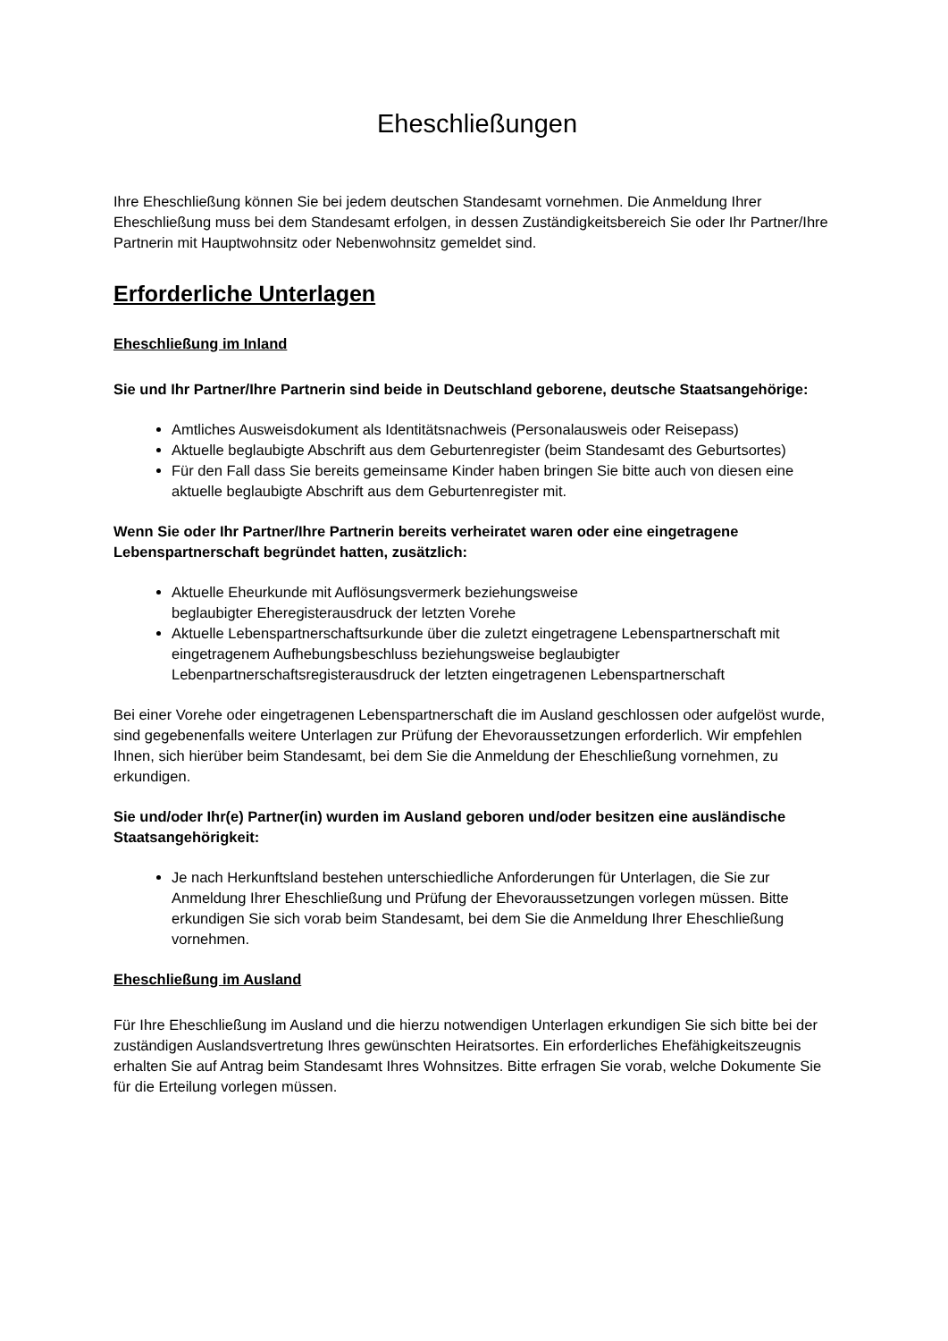Eheschließungen
Ihre Eheschließung können Sie bei jedem deutschen Standesamt vornehmen. Die Anmeldung Ihrer Eheschließung muss bei dem Standesamt erfolgen, in dessen Zuständigkeitsbereich Sie oder Ihr Partner/Ihre Partnerin mit Hauptwohnsitz oder Nebenwohnsitz gemeldet sind.
Erforderliche Unterlagen
Eheschließung im Inland
Sie und Ihr Partner/Ihre Partnerin sind beide in Deutschland geborene, deutsche Staatsangehörige:
Amtliches Ausweisdokument als Identitätsnachweis (Personalausweis oder Reisepass)
Aktuelle beglaubigte Abschrift aus dem Geburtenregister (beim Standesamt des Geburtsortes)
Für den Fall dass Sie bereits gemeinsame Kinder haben bringen Sie bitte auch von diesen eine aktuelle beglaubigte Abschrift aus dem Geburtenregister mit.
Wenn Sie oder Ihr Partner/Ihre Partnerin bereits verheiratet waren oder eine eingetragene Lebenspartnerschaft begründet hatten, zusätzlich:
Aktuelle Eheurkunde mit Auflösungsvermerk beziehungsweise
beglaubigter Eheregisterausdruck der letzten Vorehe
Aktuelle Lebenspartnerschaftsurkunde über die zuletzt eingetragene Lebenspartnerschaft mit eingetragenem Aufhebungsbeschluss beziehungsweise beglaubigter Lebenpartnerschaftsregisterausdruck der letzten eingetragenen Lebenspartnerschaft
Bei einer Vorehe oder eingetragenen Lebenspartnerschaft die im Ausland geschlossen oder aufgelöst wurde, sind gegebenenfalls weitere Unterlagen zur Prüfung der Ehevoraussetzungen erforderlich. Wir empfehlen Ihnen, sich hierüber beim Standesamt, bei dem Sie die Anmeldung der Eheschließung vornehmen, zu erkundigen.
Sie und/oder Ihr(e) Partner(in) wurden im Ausland geboren und/oder besitzen eine ausländische Staatsangehörigkeit:
Je nach Herkunftsland bestehen unterschiedliche Anforderungen für Unterlagen, die Sie zur Anmeldung Ihrer Eheschließung und Prüfung der Ehevoraussetzungen vorlegen müssen. Bitte erkundigen Sie sich vorab beim Standesamt, bei dem Sie die Anmeldung Ihrer Eheschließung vornehmen.
Eheschließung im Ausland
Für Ihre Eheschließung im Ausland und die hierzu notwendigen Unterlagen erkundigen Sie sich bitte bei der zuständigen Auslandsvertretung Ihres gewünschten Heiratsortes. Ein erforderliches Ehefähigkeitszeugnis erhalten Sie auf Antrag beim Standesamt Ihres Wohnsitzes. Bitte erfragen Sie vorab, welche Dokumente Sie für die Erteilung vorlegen müssen.